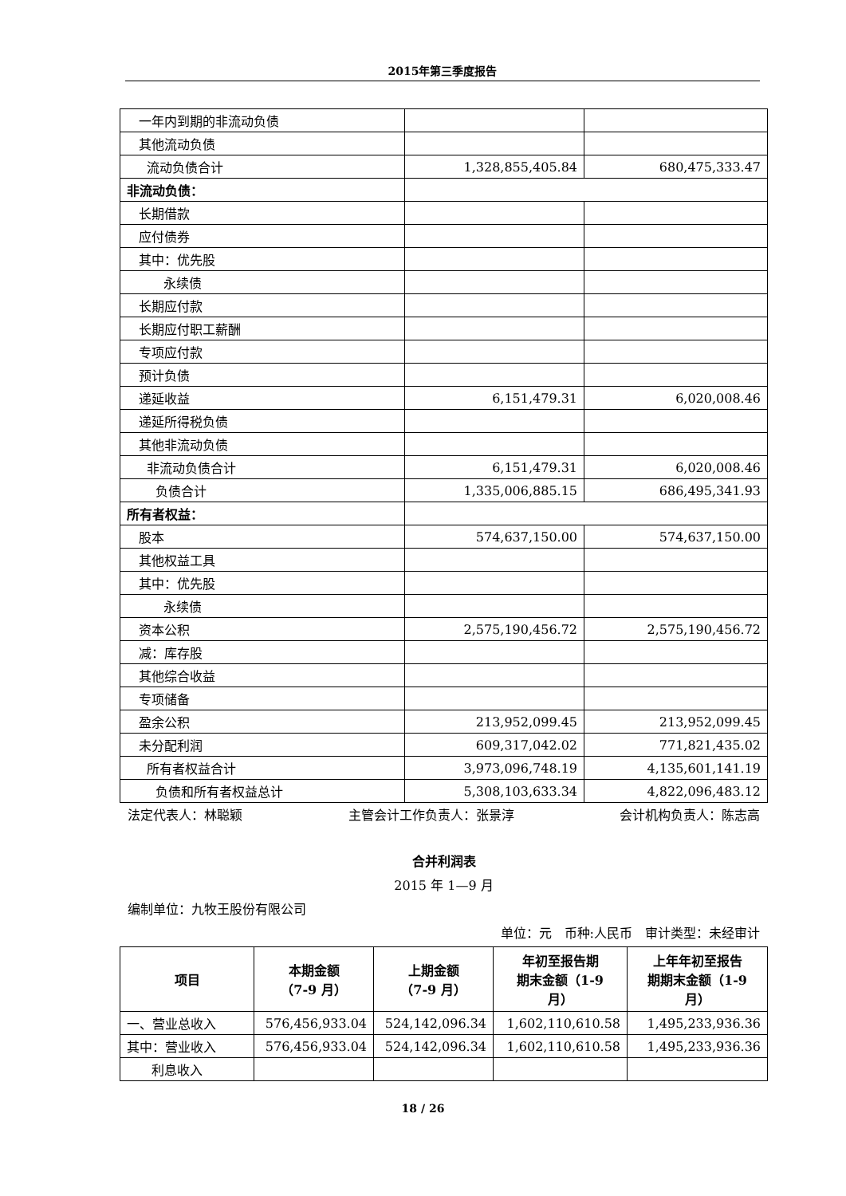2015年第三季度报告
| 一年内到期的非流动负债 | | |
| 其他流动负债 | | |
| 流动负债合计 | 1,328,855,405.84 | 680,475,333.47 |
| 非流动负债： | | |
| 长期借款 | | |
| 应付债券 | | |
| 其中：优先股 | | |
| 永续债 | | |
| 长期应付款 | | |
| 长期应付职工薪酬 | | |
| 专项应付款 | | |
| 预计负债 | | |
| 递延收益 | 6,151,479.31 | 6,020,008.46 |
| 递延所得税负债 | | |
| 其他非流动负债 | | |
| 非流动负债合计 | 6,151,479.31 | 6,020,008.46 |
| 负债合计 | 1,335,006,885.15 | 686,495,341.93 |
| 所有者权益： | | |
| 股本 | 574,637,150.00 | 574,637,150.00 |
| 其他权益工具 | | |
| 其中：优先股 | | |
| 永续债 | | |
| 资本公积 | 2,575,190,456.72 | 2,575,190,456.72 |
| 减：库存股 | | |
| 其他综合收益 | | |
| 专项储备 | | |
| 盈余公积 | 213,952,099.45 | 213,952,099.45 |
| 未分配利润 | 609,317,042.02 | 771,821,435.02 |
| 所有者权益合计 | 3,973,096,748.19 | 4,135,601,141.19 |
| 负债和所有者权益总计 | 5,308,103,633.34 | 4,822,096,483.12 |
法定代表人：林聪颖 主管会计工作负责人：张景淳 会计机构负责人：陈志高
合并利润表
2015 年 1—9 月
编制单位：九牧王股份有限公司
单位：元　币种:人民币　审计类型：未经审计
| 项目 | 本期金额 （7-9 月） | 上期金额 （7-9 月） | 年初至报告期 期末金额（1-9 月） | 上年年初至报告 期期末金额（1-9 月） |
| --- | --- | --- | --- | --- |
| 一、营业总收入 | 576,456,933.04 | 524,142,096.34 | 1,602,110,610.58 | 1,495,233,936.36 |
| 其中：营业收入 | 576,456,933.04 | 524,142,096.34 | 1,602,110,610.58 | 1,495,233,936.36 |
| 利息收入 | | | | |
18 / 26